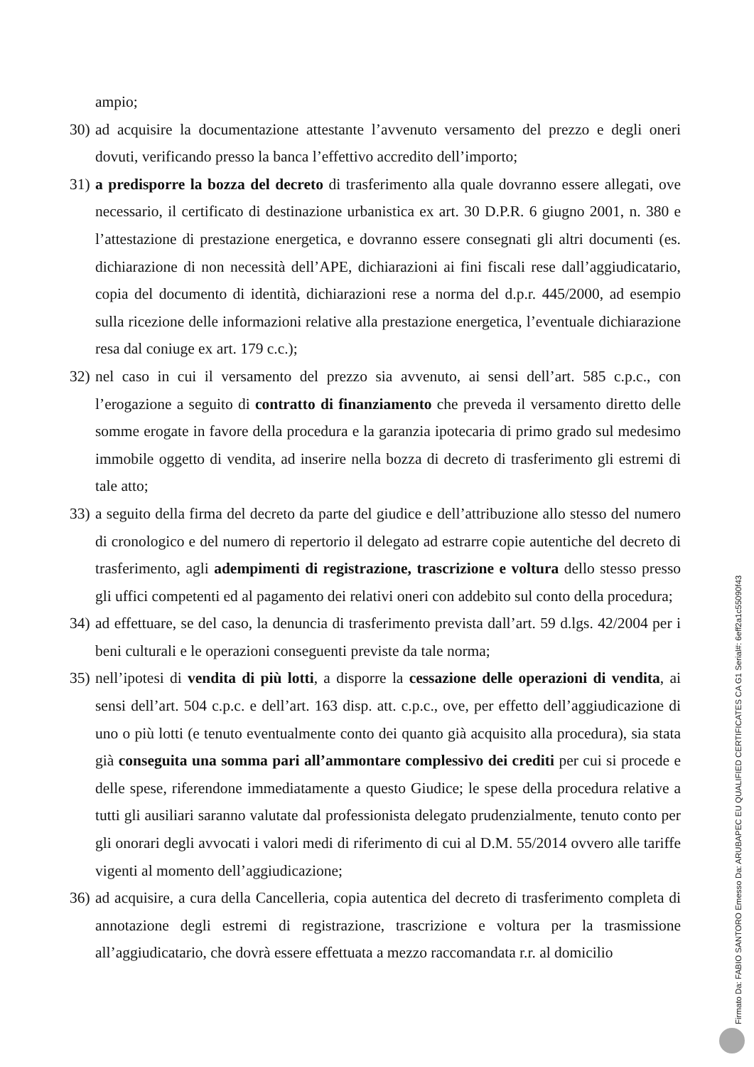ampio;
30)
ad acquisire la documentazione attestante l’avvenuto versamento del prezzo e degli oneri dovuti, verificando presso la banca l’effettivo accredito dell’importo;
31)
a predisporre la bozza del decreto di trasferimento alla quale dovranno essere allegati, ove necessario, il certificato di destinazione urbanistica ex art. 30 D.P.R. 6 giugno 2001, n. 380 e l’attestazione di prestazione energetica, e dovranno essere consegnati gli altri documenti (es. dichiarazione di non necessità dell’APE, dichiarazioni ai fini fiscali rese dall’aggiudicatario, copia del documento di identità, dichiarazioni rese a norma del d.p.r. 445/2000, ad esempio sulla ricezione delle informazioni relative alla prestazione energetica, l’eventuale dichiarazione resa dal coniuge ex art. 179 c.c.);
32)
nel caso in cui il versamento del prezzo sia avvenuto, ai sensi dell’art. 585 c.p.c., con l’erogazione a seguito di contratto di finanziamento che preveda il versamento diretto delle somme erogate in favore della procedura e la garanzia ipotecaria di primo grado sul medesimo immobile oggetto di vendita, ad inserire nella bozza di decreto di trasferimento gli estremi di tale atto;
33)
a seguito della firma del decreto da parte del giudice e dell’attribuzione allo stesso del numero di cronologico e del numero di repertorio il delegato ad estrarre copie autentiche del decreto di trasferimento, agli adempimenti di registrazione, trascrizione e voltura dello stesso presso gli uffici competenti ed al pagamento dei relativi oneri con addebito sul conto della procedura;
34)
ad effettuare, se del caso, la denuncia di trasferimento prevista dall’art. 59 d.lgs. 42/2004 per i beni culturali e le operazioni conseguenti previste da tale norma;
35)
nell’ipotesi di vendita di più lotti, a disporre la cessazione delle operazioni di vendita, ai sensi dell’art. 504 c.p.c. e dell’art. 163 disp. att. c.p.c., ove, per effetto dell’aggiudicazione di uno o più lotti (e tenuto eventualmente conto dei quanto già acquisito alla procedura), sia stata già conseguita una somma pari all’ammontare complessivo dei crediti per cui si procede e delle spese, riferendone immediatamente a questo Giudice; le spese della procedura relative a tutti gli ausiliari saranno valutate dal professionista delegato prudenzialmente, tenuto conto per gli onorari degli avvocati i valori medi di riferimento di cui al D.M. 55/2014 ovvero alle tariffe vigenti al momento dell’aggiudicazione;
36)
ad acquisire, a cura della Cancelleria, copia autentica del decreto di trasferimento completa di annotazione degli estremi di registrazione, trascrizione e voltura per la trasmissione all’aggiudicatario, che dovrà essere effettuata a mezzo raccomandata r.r. al domicilio
Firmato Da: FABIO SANTORO Emesso Da: ARUBAPEC EU QUALIFIED CERTIFICATES CA G1 Serial#: 6eff2a1c55090f43